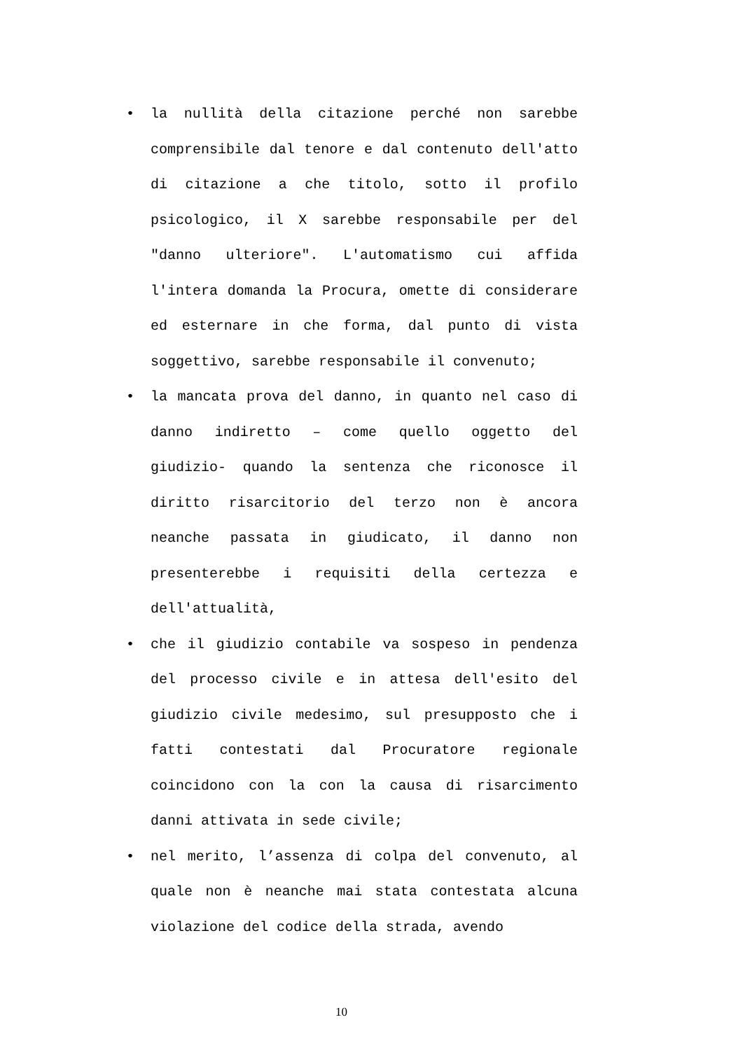• la nullità della citazione perché non sarebbe comprensibile dal tenore e dal contenuto dell'atto di citazione a che titolo, sotto il profilo psicologico, il X sarebbe responsabile per del "danno ulteriore". L'automatismo cui affida l'intera domanda la Procura, omette di considerare ed esternare in che forma, dal punto di vista soggettivo, sarebbe responsabile il convenuto;
• la mancata prova del danno, in quanto nel caso di danno indiretto – come quello oggetto del giudizio- quando la sentenza che riconosce il diritto risarcitorio del terzo non è ancora neanche passata in giudicato, il danno non presenterebbe i requisiti della certezza e dell'attualità,
• che il giudizio contabile va sospeso in pendenza del processo civile e in attesa dell'esito del giudizio civile medesimo, sul presupposto che i fatti contestati dal Procuratore regionale coincidono con la con la causa di risarcimento danni attivata in sede civile;
• nel merito, l’assenza di colpa del convenuto, al quale non è neanche mai stata contestata alcuna violazione del codice della strada, avendo
10